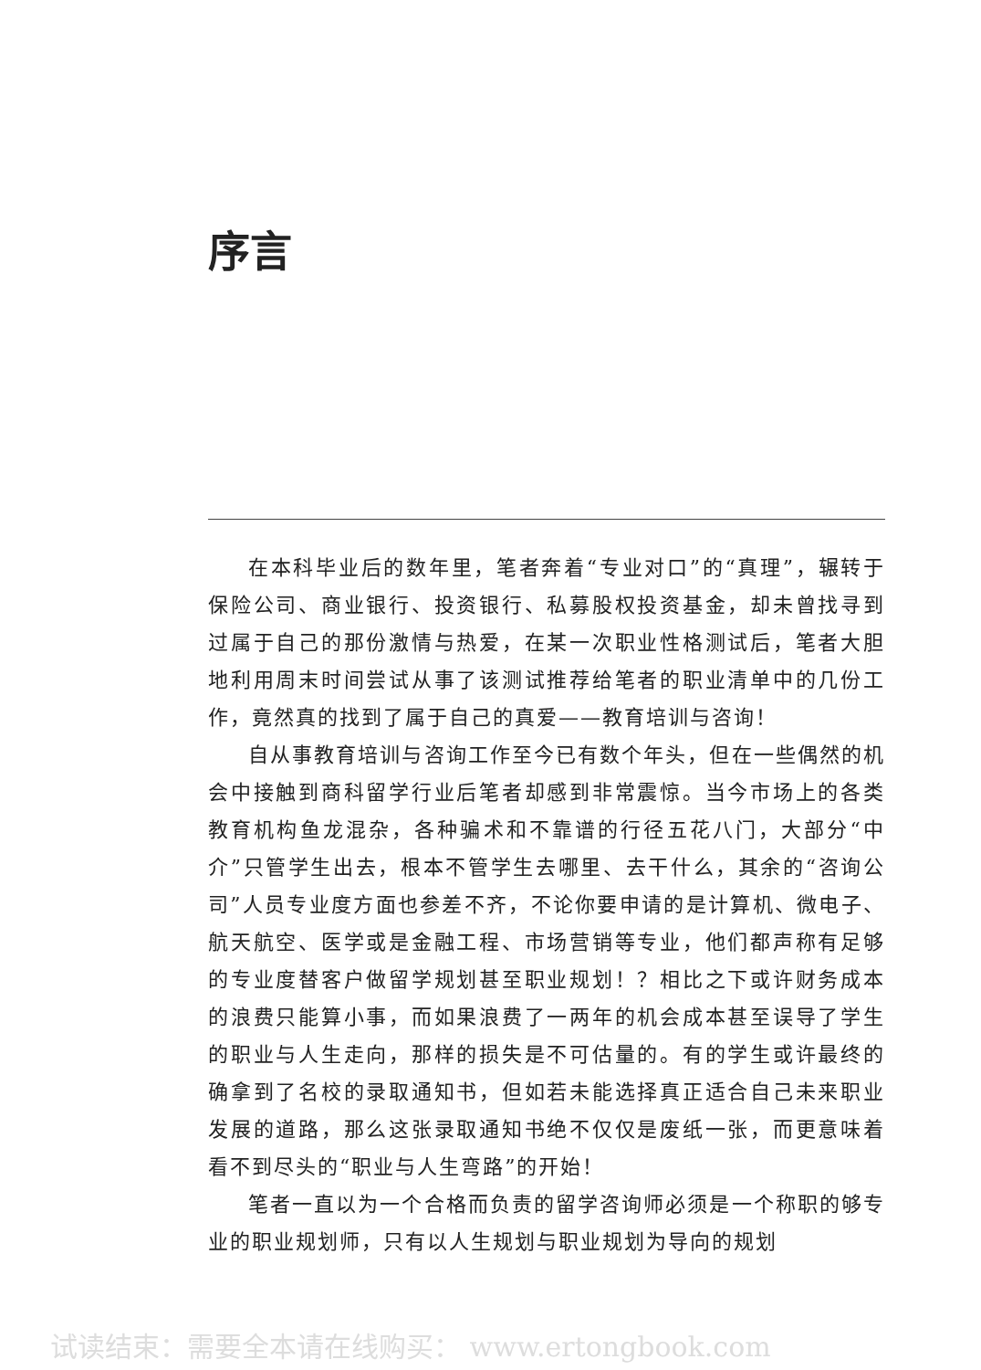序言
在本科毕业后的数年里，笔者奔着“专业对口”的“真理”，辗转于保险公司、商业银行、投资银行、私募股权投资基金，却未曾找寻到过属于自己的那份激情与热爱，在某一次职业性格测试后，笔者大胆地利用周末时间尝试从事了该测试推荐给笔者的职业清单中的几份工作，竟然真的找到了属于自己的真爱——教育培训与咨询！
自从事教育培训与咨询工作至今已有数个年头，但在一些偶然的机会中接触到商科留学行业后笔者却感到非常震惊。当今市场上的各类教育机构鱼龙混杂，各种骗术和不靠谱的行径五花八门，大部分“中介”只管学生出去，根本不管学生去哪里、去干什么，其余的“咨询公司”人员专业度方面也参差不齐，不论你要申请的是计算机、微电子、航天航空、医学或是金融工程、市场营销等专业，他们都声称有足够的专业度替客户做留学规划甚至职业规划！？相比之下或许财务成本的浪费只能算小事，而如果浪费了一两年的机会成本甚至误导了学生的职业与人生走向，那样的损失是不可估量的。有的学生或许最终的确拿到了名校的录取通知书，但如若未能选择真正适合自己未来职业发展的道路，那么这张录取通知书绝不仅仅是废纸一张，而更意味着看不到尽头的“职业与人生弯路”的开始！
笔者一直以为一个合格而负责的留学咨询师必须是一个称职的够专业的职业规划师，只有以人生规划与职业规划为导向的规划
试读结束：需要全本请在线购买： www.ertongbook.com